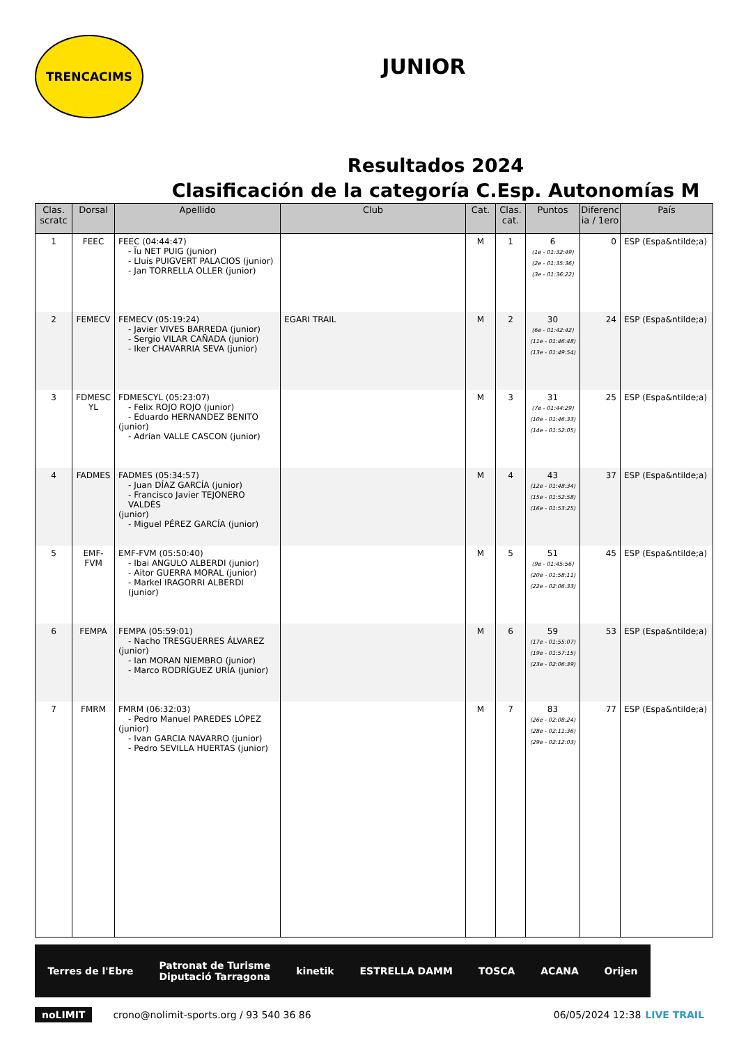TRENCACIMS
JUNIOR
Resultados 2024
Clasificación de la categoría C.Esp. Autonomías M
| Clas. scratc | Dorsal | Apellido | Club | Cat. | Clas. cat. | Puntos | Diferenc ia / 1ero | País |
| --- | --- | --- | --- | --- | --- | --- | --- | --- |
| 1 | FEEC | FEEC (04:44:47) - Ïu NET PUIG (junior) - Lluís PUIGVERT PALACIOS (junior) - Jan TORRELLA OLLER (junior) | | M | 1 | 6 (1e - 01:32:49) (2e - 01:35:36) (3e - 01:36:22) | 0 | ESP (Espa&ntilde;a) |
| 2 | FEMECV | FEMECV (05:19:24) - Javier VIVES BARREDA (junior) - Sergio VILAR CAÑADA (junior) - Iker CHAVARRIA SEVA (junior) | EGARI TRAIL | M | 2 | 30 (6e - 01:42:42) (11e - 01:46:48) (13e - 01:49:54) | 24 | ESP (Espa&ntilde;a) |
| 3 | FDMESC YL | FDMESCYL (05:23:07) - Felix ROJO ROJO (junior) - Eduardo HERNANDEZ BENITO (junior) - Adrian VALLE CASCON (junior) | | M | 3 | 31 (7e - 01:44:29) (10e - 01:46:33) (14e - 01:52:05) | 25 | ESP (Espa&ntilde;a) |
| 4 | FADMES | FADMES (05:34:57) - Juan DÍAZ GARCÍA (junior) - Francisco Javier TEJONERO VALDÉS (junior) - Miguel PÉREZ GARCÍA (junior) | | M | 4 | 43 (12e - 01:48:34) (15e - 01:52:58) (16e - 01:53:25) | 37 | ESP (Espa&ntilde;a) |
| 5 | EMF-FVM | EMF-FVM (05:50:40) - Ibai ANGULO ALBERDI (junior) - Aitor GUERRA MORAL (junior) - Markel IRAGORRI ALBERDI (junior) | | M | 5 | 51 (9e - 01:45:56) (20e - 01:58:11) (22e - 02:06:33) | 45 | ESP (Espa&ntilde;a) |
| 6 | FEMPA | FEMPA (05:59:01) - Nacho TRESGUERRES ÁLVAREZ (junior) - Ian MORAN NIEMBRO (junior) - Marco RODRÍGUEZ URÍA (junior) | | M | 6 | 59 (17e - 01:55:07) (19e - 01:57:15) (23e - 02:06:39) | 53 | ESP (Espa&ntilde;a) |
| 7 | FMRM | FMRM (06:32:03) - Pedro Manuel PAREDES LÓPEZ (junior) - Ivan GARCIA NAVARRO (junior) - Pedro SEVILLA HUERTAS (junior) | | M | 7 | 83 (26e - 02:08:24) (28e - 02:11:36) (29e - 02:12:03) | 77 | ESP (Espa&ntilde;a) |
Terres de l'Ebre Patronat de Turisme
Diputació Tarragona kinetik ESTRELLA DAMM TOSCA ACANA Orijen
noLIMIT crono@nolimit-sports.org / 93 540 36 86 06/05/2024 12:38 LIVE TRAIL